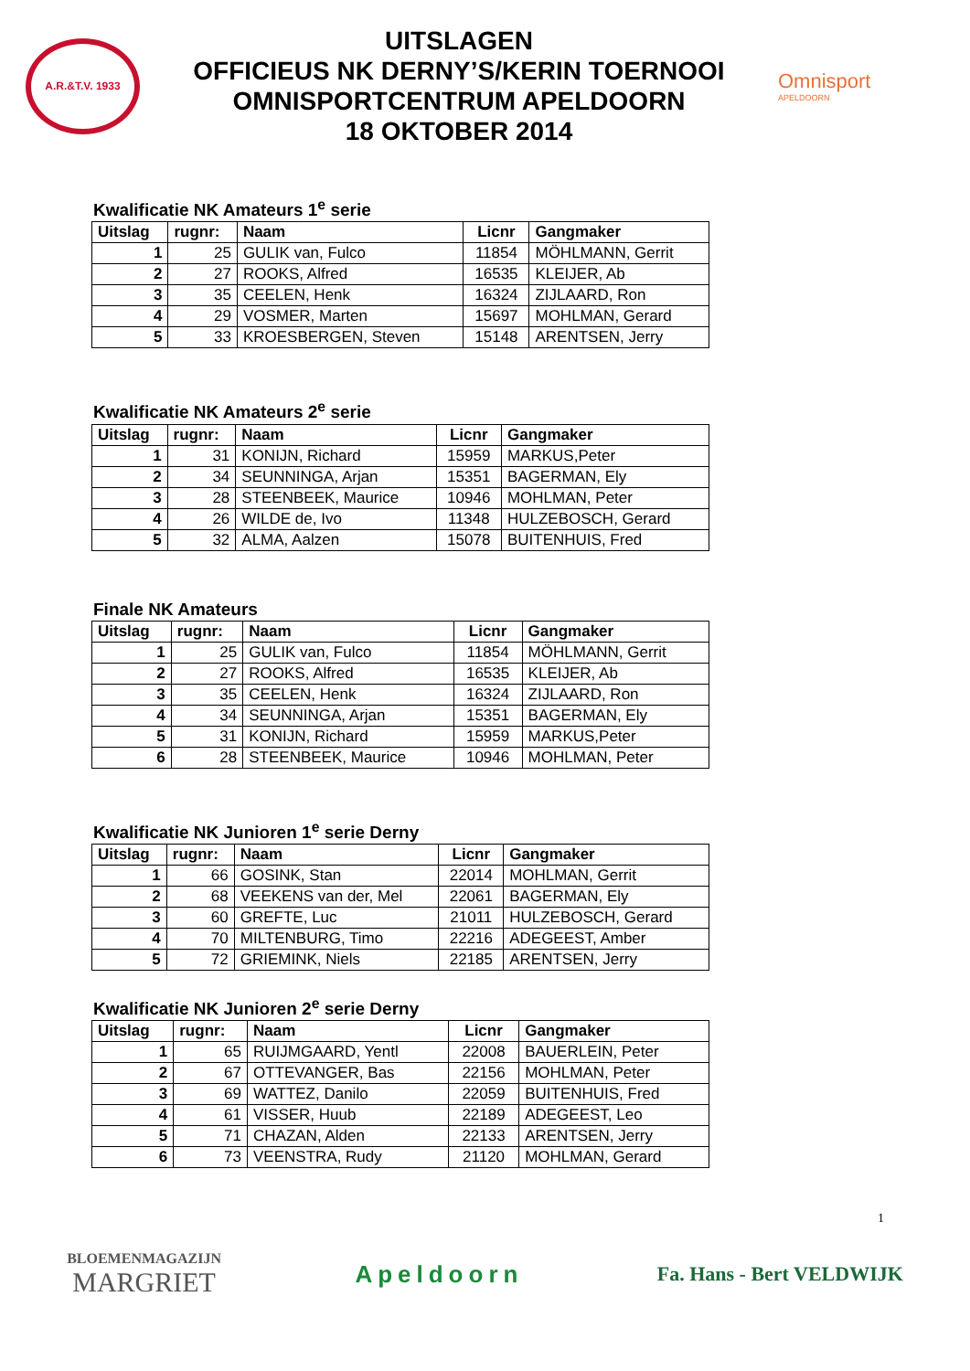A.R.&T.V. 1933
UITSLAGEN
OFFICIEUS NK DERNY’S/KERIN TOERNOOI
OMNISPORTCENTRUM APELDOORN
18 OKTOBER 2014
Omnisport
APELDOORN
Kwalificatie NK Amateurs 1<sup>e</sup> serie
| Uitslag | rugnr: | Naam | Licnr | Gangmaker |
| --- | --- | --- | --- | --- |
| 1 | 25 | GULIK van, Fulco | 11854 | MÖHLMANN, Gerrit |
| 2 | 27 | ROOKS, Alfred | 16535 | KLEIJER, Ab |
| 3 | 35 | CEELEN, Henk | 16324 | ZIJLAARD, Ron |
| 4 | 29 | VOSMER, Marten | 15697 | MOHLMAN, Gerard |
| 5 | 33 | KROESBERGEN, Steven | 15148 | ARENTSEN, Jerry |
Kwalificatie NK Amateurs 2<sup>e</sup> serie
| Uitslag | rugnr: | Naam | Licnr | Gangmaker |
| --- | --- | --- | --- | --- |
| 1 | 31 | KONIJN, Richard | 15959 | MARKUS,Peter |
| 2 | 34 | SEUNNINGA, Arjan | 15351 | BAGERMAN, Ely |
| 3 | 28 | STEENBEEK, Maurice | 10946 | MOHLMAN, Peter |
| 4 | 26 | WILDE de, Ivo | 11348 | HULZEBOSCH, Gerard |
| 5 | 32 | ALMA, Aalzen | 15078 | BUITENHUIS, Fred |
Finale NK Amateurs
| Uitslag | rugnr: | Naam | Licnr | Gangmaker |
| --- | --- | --- | --- | --- |
| 1 | 25 | GULIK van, Fulco | 11854 | MÖHLMANN, Gerrit |
| 2 | 27 | ROOKS, Alfred | 16535 | KLEIJER, Ab |
| 3 | 35 | CEELEN, Henk | 16324 | ZIJLAARD, Ron |
| 4 | 34 | SEUNNINGA, Arjan | 15351 | BAGERMAN, Ely |
| 5 | 31 | KONIJN, Richard | 15959 | MARKUS,Peter |
| 6 | 28 | STEENBEEK, Maurice | 10946 | MOHLMAN, Peter |
Kwalificatie NK Junioren 1<sup>e</sup> serie Derny
| Uitslag | rugnr: | Naam | Licnr | Gangmaker |
| --- | --- | --- | --- | --- |
| 1 | 66 | GOSINK, Stan | 22014 | MOHLMAN, Gerrit |
| 2 | 68 | VEEKENS van der, Mel | 22061 | BAGERMAN, Ely |
| 3 | 60 | GREFTE, Luc | 21011 | HULZEBOSCH, Gerard |
| 4 | 70 | MILTENBURG, Timo | 22216 | ADEGEEST, Amber |
| 5 | 72 | GRIEMINK, Niels | 22185 | ARENTSEN, Jerry |
Kwalificatie NK Junioren 2<sup>e</sup> serie Derny
| Uitslag | rugnr: | Naam | Licnr | Gangmaker |
| --- | --- | --- | --- | --- |
| 1 | 65 | RUIJMGAARD, Yentl | 22008 | BAUERLEIN, Peter |
| 2 | 67 | OTTEVANGER, Bas | 22156 | MOHLMAN, Peter |
| 3 | 69 | WATTEZ, Danilo | 22059 | BUITENHUIS, Fred |
| 4 | 61 | VISSER, Huub | 22189 | ADEGEEST, Leo |
| 5 | 71 | CHAZAN, Alden | 22133 | ARENTSEN, Jerry |
| 6 | 73 | VEENSTRA, Rudy | 21120 | MOHLMAN, Gerard |
1
BLOEMENMAGAZIJN
MARGRIET
Apeldoorn
Fa. Hans - Bert VELDWIJK